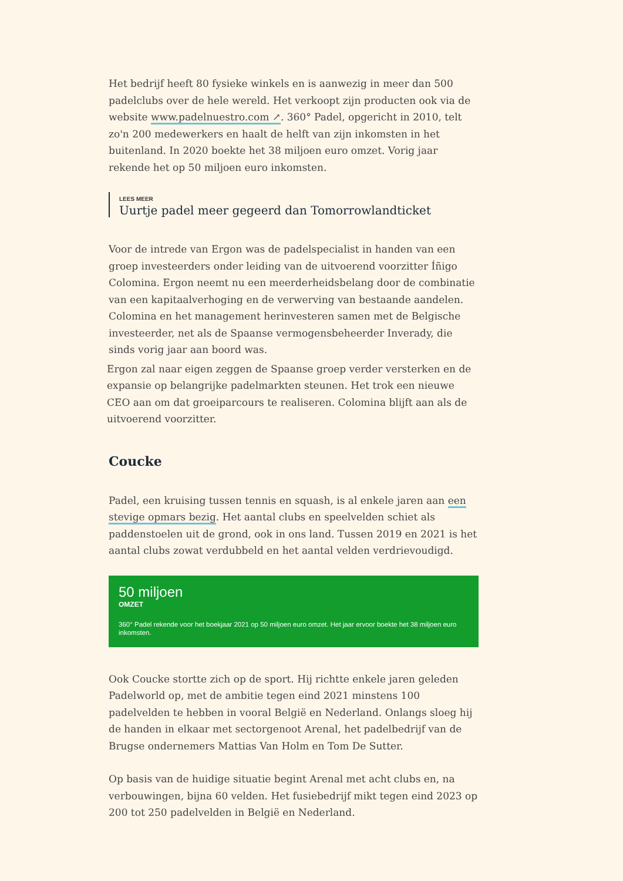Het bedrijf heeft 80 fysieke winkels en is aanwezig in meer dan 500 padelclubs over de hele wereld. Het verkoopt zijn producten ook via de website www.padelnuestro.com ↗. 360° Padel, opgericht in 2010, telt zo'n 200 medewerkers en haalt de helft van zijn inkomsten in het buitenland. In 2020 boekte het 38 miljoen euro omzet. Vorig jaar rekende het op 50 miljoen euro inkomsten.
LEES MEER
Uurtje padel meer gegeerd dan Tomorrowlandticket
Voor de intrede van Ergon was de padelspecialist in handen van een groep investeerders onder leiding van de uitvoerend voorzitter Íñigo Colomina. Ergon neemt nu een meerderheidsbelang door de combinatie van een kapitaalverhoging en de verwerving van bestaande aandelen. Colomina en het management herinvesteren samen met de Belgische investeerder, net als de Spaanse vermogensbeheerder Inverady, die sinds vorig jaar aan boord was.
Ergon zal naar eigen zeggen de Spaanse groep verder versterken en de expansie op belangrijke padelmarkten steunen. Het trok een nieuwe CEO aan om dat groeiparcours te realiseren. Colomina blijft aan als de uitvoerend voorzitter.
Coucke
Padel, een kruising tussen tennis en squash, is al enkele jaren aan een stevige opmars bezig. Het aantal clubs en speelvelden schiet als paddenstoelen uit de grond, ook in ons land. Tussen 2019 en 2021 is het aantal clubs zowat verdubbeld en het aantal velden verdrievoudigd.
50 miljoen
OMZET
360° Padel rekende voor het boekjaar 2021 op 50 miljoen euro omzet. Het jaar ervoor boekte het 38 miljoen euro inkomsten.
Ook Coucke stortte zich op de sport. Hij richtte enkele jaren geleden Padelworld op, met de ambitie tegen eind 2021 minstens 100 padelvelden te hebben in vooral België en Nederland. Onlangs sloeg hij de handen in elkaar met sectorgenoot Arenal, het padelbedrijf van de Brugse ondernemers Mattias Van Holm en Tom De Sutter.
Op basis van de huidige situatie begint Arenal met acht clubs en, na verbouwingen, bijna 60 velden. Het fusiebedrijf mikt tegen eind 2023 op 200 tot 250 padelvelden in België en Nederland.